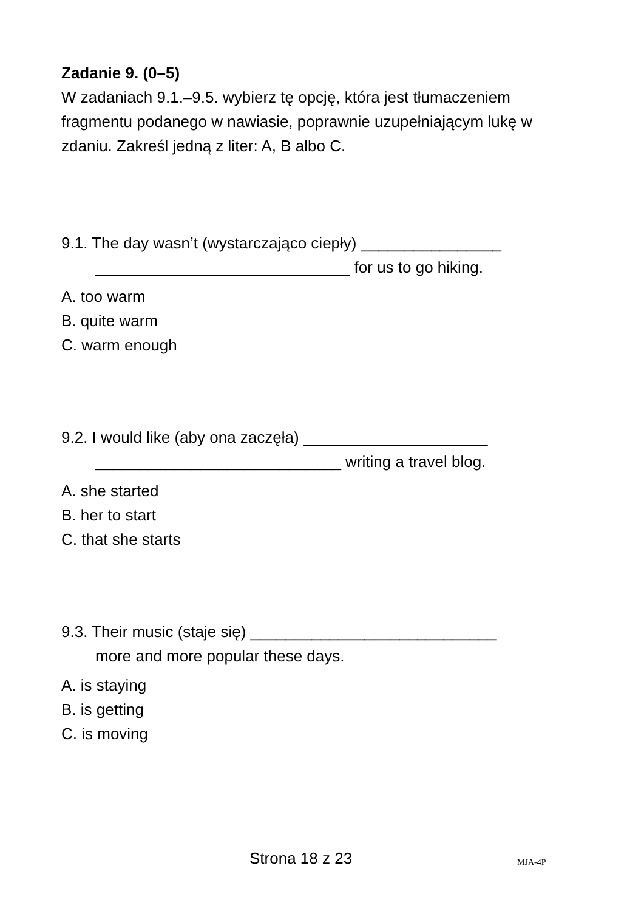Zadanie 9. (0–5)
W zadaniach 9.1.–9.5. wybierz tę opcję, która jest tłumaczeniem fragmentu podanego w nawiasie, poprawnie uzupełniającym lukę w zdaniu. Zakreśl jedną z liter: A, B albo C.
9.1. The day wasn’t (wystarczająco ciepły) ________________
_____________________________ for us to go hiking.
A. too warm
B. quite warm
C. warm enough
9.2. I would like (aby ona zaczęła) _____________________
____________________________ writing a travel blog.
A. she started
B. her to start
C. that she starts
9.3. Their music (staje się) ____________________________
more and more popular these days.
A. is staying
B. is getting
C. is moving
Strona 18 z 23 MJA-4P